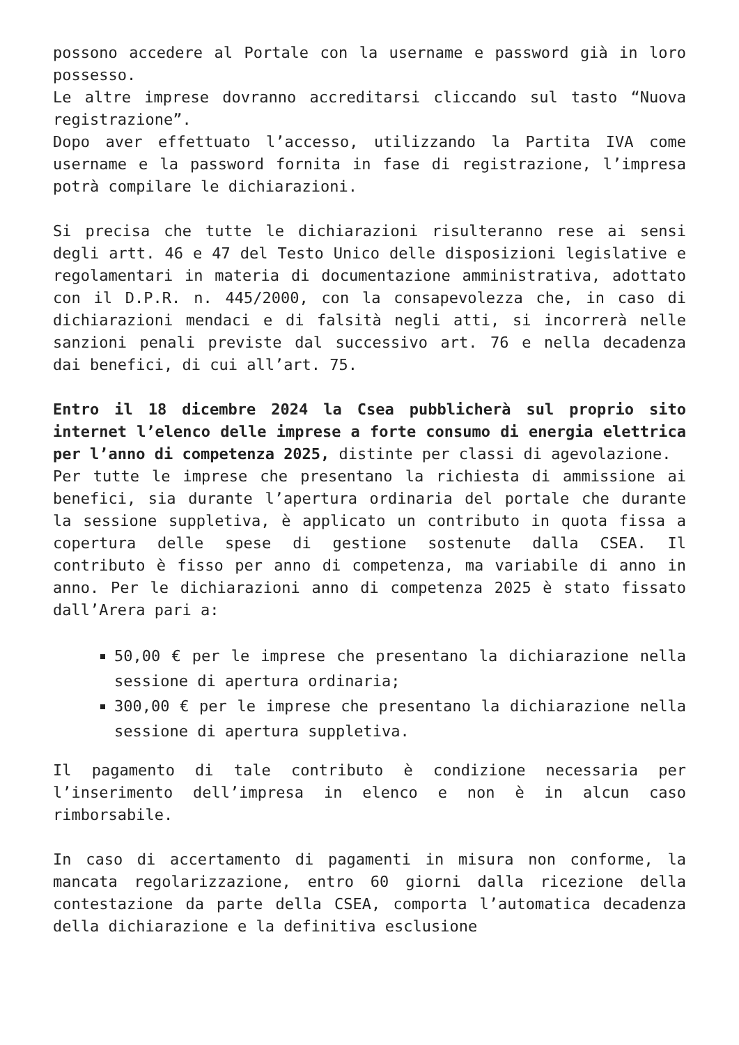possono accedere al Portale con la username e password già in loro possesso.
Le altre imprese dovranno accreditarsi cliccando sul tasto “Nuova registrazione”.
Dopo aver effettuato l’accesso, utilizzando la Partita IVA come username e la password fornita in fase di registrazione, l’impresa potrà compilare le dichiarazioni.
Si precisa che tutte le dichiarazioni risulteranno rese ai sensi degli artt. 46 e 47 del Testo Unico delle disposizioni legislative e regolamentari in materia di documentazione amministrativa, adottato con il D.P.R. n. 445/2000, con la consapevolezza che, in caso di dichiarazioni mendaci e di falsità negli atti, si incorrerà nelle sanzioni penali previste dal successivo art. 76 e nella decadenza dai benefici, di cui all’art. 75.
Entro il 18 dicembre 2024 la Csea pubblicherà sul proprio sito internet l’elenco delle imprese a forte consumo di energia elettrica per l’anno di competenza 2025, distinte per classi di agevolazione.
Per tutte le imprese che presentano la richiesta di ammissione ai benefici, sia durante l’apertura ordinaria del portale che durante la sessione suppletiva, è applicato un contributo in quota fissa a copertura delle spese di gestione sostenute dalla CSEA. Il contributo è fisso per anno di competenza, ma variabile di anno in anno. Per le dichiarazioni anno di competenza 2025 è stato fissato dall’Arera pari a:
50,00 € per le imprese che presentano la dichiarazione nella sessione di apertura ordinaria;
300,00 € per le imprese che presentano la dichiarazione nella sessione di apertura suppletiva.
Il pagamento di tale contributo è condizione necessaria per l’inserimento dell’impresa in elenco e non è in alcun caso rimborsabile.
In caso di accertamento di pagamenti in misura non conforme, la mancata regolarizzazione, entro 60 giorni dalla ricezione della contestazione da parte della CSEA, comporta l’automatica decadenza della dichiarazione e la definitiva esclusione